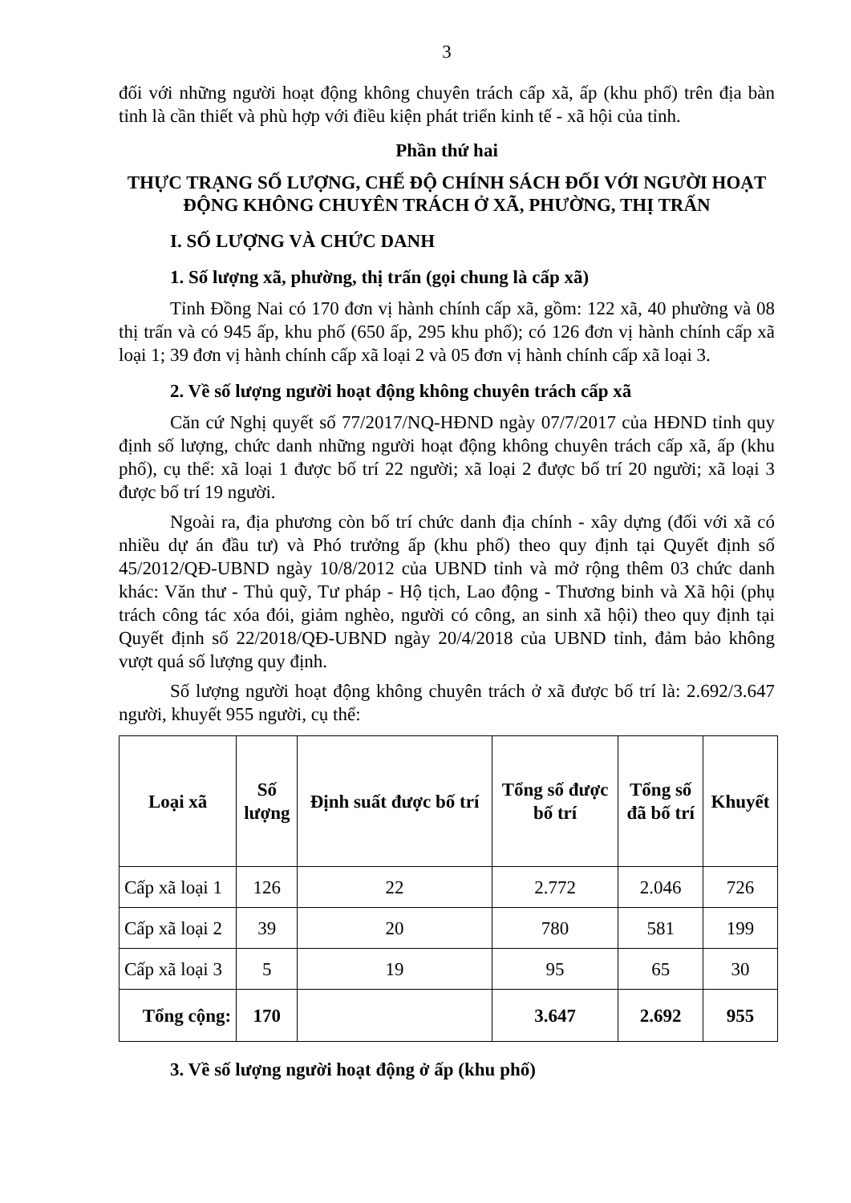3
đối với những người hoạt động không chuyên trách cấp xã, ấp (khu phố) trên địa bàn tỉnh là cần thiết và phù hợp với điều kiện phát triển kinh tế - xã hội của tỉnh.
Phần thứ hai
THỰC TRẠNG SỐ LƯỢNG, CHẾ ĐỘ CHÍNH SÁCH ĐỐI VỚI NGƯỜI HOẠT ĐỘNG KHÔNG CHUYÊN TRÁCH Ở XÃ, PHƯỜNG, THỊ TRẤN
I. SỐ LƯỢNG VÀ CHỨC DANH
1. Số lượng xã, phường, thị trấn (gọi chung là cấp xã)
Tỉnh Đồng Nai có 170 đơn vị hành chính cấp xã, gồm: 122 xã, 40 phường và 08 thị trấn và có 945 ấp, khu phố (650 ấp, 295 khu phố); có 126 đơn vị hành chính cấp xã loại 1; 39 đơn vị hành chính cấp xã loại 2 và 05 đơn vị hành chính cấp xã loại 3.
2. Về số lượng người hoạt động không chuyên trách cấp xã
Căn cứ Nghị quyết số 77/2017/NQ-HĐND ngày 07/7/2017 của HĐND tỉnh quy định số lượng, chức danh những người hoạt động không chuyên trách cấp xã, ấp (khu phố), cụ thể: xã loại 1 được bố trí 22 người; xã loại 2 được bố trí 20 người; xã loại 3 được bố trí 19 người.
Ngoài ra, địa phương còn bố trí chức danh địa chính - xây dựng (đối với xã có nhiều dự án đầu tư) và Phó trưởng ấp (khu phố) theo quy định tại Quyết định số 45/2012/QĐ-UBND ngày 10/8/2012 của UBND tỉnh và mở rộng thêm 03 chức danh khác: Văn thư - Thủ quỹ, Tư pháp - Hộ tịch, Lao động - Thương binh và Xã hội (phụ trách công tác xóa đói, giảm nghèo, người có công, an sinh xã hội) theo quy định tại Quyết định số 22/2018/QĐ-UBND ngày 20/4/2018 của UBND tỉnh, đảm bảo không vượt quá số lượng quy định.
Số lượng người hoạt động không chuyên trách ở xã được bố trí là: 2.692/3.647 người, khuyết 955 người, cụ thể:
| Loại xã | Số lượng | Định suất được bố trí | Tổng số được bố trí | Tổng số đã bố trí | Khuyết |
| --- | --- | --- | --- | --- | --- |
| Cấp xã loại 1 | 126 | 22 | 2.772 | 2.046 | 726 |
| Cấp xã loại 2 | 39 | 20 | 780 | 581 | 199 |
| Cấp xã loại 3 | 5 | 19 | 95 | 65 | 30 |
| Tổng cộng: | 170 | | 3.647 | 2.692 | 955 |
3. Về số lượng người hoạt động ở ấp (khu phố)